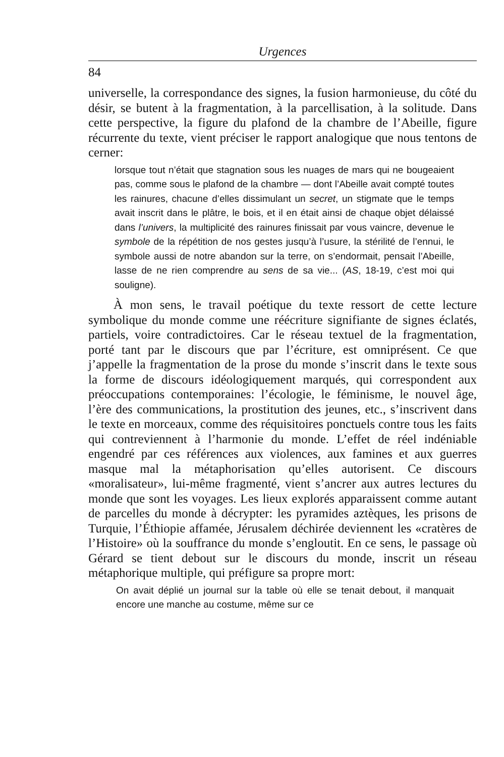Urgences
84
universelle, la correspondance des signes, la fusion harmonieuse, du côté du désir, se butent à la fragmentation, à la parcellisation, à la solitude. Dans cette perspective, la figure du plafond de la chambre de l’Abeille, figure récurrente du texte, vient préciser le rapport analogique que nous tentons de cerner:
lorsque tout n’était que stagnation sous les nuages de mars qui ne bougeaient pas, comme sous le plafond de la chambre — dont l’Abeille avait compté toutes les rainures, chacune d’elles dissimulant un secret, un stigmate que le temps avait inscrit dans le plâtre, le bois, et il en était ainsi de chaque objet délaissé dans l’univers, la multiplicité des rainures finissait par vous vaincre, devenue le symbole de la répétition de nos gestes jusqu’à l’usure, la stérilité de l’ennui, le symbole aussi de notre abandon sur la terre, on s’endormait, pensait l’Abeille, lasse de ne rien comprendre au sens de sa vie... (AS, 18-19, c’est moi qui souligne).
À mon sens, le travail poétique du texte ressort de cette lecture symbolique du monde comme une réécriture signifiante de signes éclatés, partiels, voire contradictoires. Car le réseau textuel de la fragmentation, porté tant par le discours que par l’écriture, est omniprésent. Ce que j’appelle la fragmentation de la prose du monde s’inscrit dans le texte sous la forme de discours idéologiquement marqués, qui correspondent aux préoccupations contemporaines: l’écologie, le féminisme, le nouvel âge, l’ère des communications, la prostitution des jeunes, etc., s’inscrivent dans le texte en morceaux, comme des réquisitoires ponctuels contre tous les faits qui contreviennent à l’harmonie du monde. L’effet de réel indéniable engendré par ces références aux violences, aux famines et aux guerres masque mal la métaphorisation qu’elles autorisent. Ce discours «moralisateur», lui-même fragmenté, vient s’ancrer aux autres lectures du monde que sont les voyages. Les lieux explorés apparaissent comme autant de parcelles du monde à décrypter: les pyramides aztèques, les prisons de Turquie, l’Éthiopie affamée, Jérusalem déchirée deviennent les «cratères de l’Histoire» où la souffrance du monde s’engloutit. En ce sens, le passage où Gérard se tient debout sur le discours du monde, inscrit un réseau métaphorique multiple, qui préfigure sa propre mort:
On avait déplié un journal sur la table où elle se tenait debout, il manquait encore une manche au costume, même sur ce